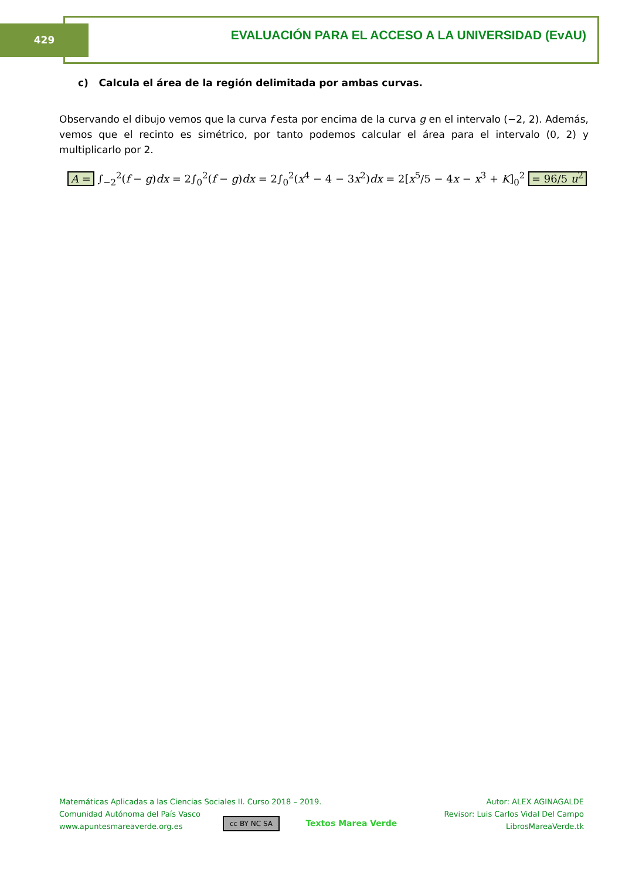429 EVALUACIÓN PARA EL ACCESO A LA UNIVERSIDAD (EvAU)
c) Calcula el área de la región delimitada por ambas curvas.
Observando el dibujo vemos que la curva f esta por encima de la curva g en el intervalo (−2, 2). Además, vemos que el recinto es simétrico, por tanto podemos calcular el área para el intervalo (0, 2) y multiplicarlo por 2.
A = ∫<sub>−2</sub><sup>2</sup>(f − g)dx = 2∫<sub>0</sub><sup>2</sup>(f − g)dx = 2∫<sub>0</sub><sup>2</sup>(x<sup>4</sup> − 4 − 3x<sup>2</sup>)dx = 2[x<sup>5</sup>/5 − 4x − x<sup>3</sup> + K]<sub>0</sub><sup>2</sup> = 96/5 u<sup>2</sup>
Matemáticas Aplicadas a las Ciencias Sociales II. Curso 2018 – 2019.
Comunidad Autónoma del País Vasco
www.apuntesmareaverde.org.es
Autor: ALEX AGINAGALDE
Revisor: Luis Carlos Vidal Del Campo
LibrosMareaVerde.tk
cc BY NC SA Textos Marea Verde